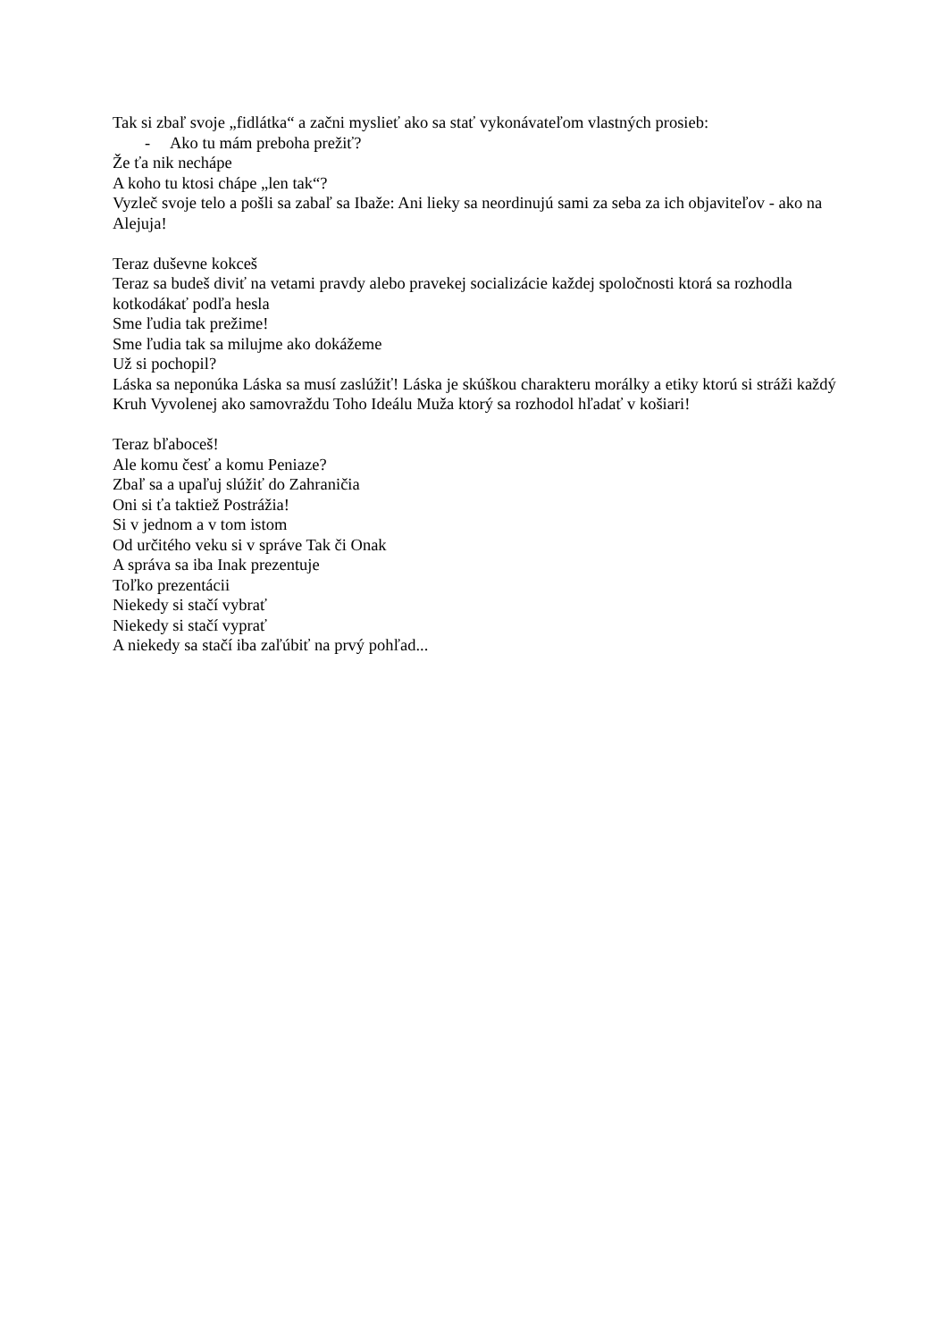Tak si zbaľ svoje „fidlátka“ a začni myslieť ako sa stať vykonávateľom vlastných prosieb:
- Ako tu mám preboha prežiť?
Že ťa nik nechápe
A koho tu ktosi chápe „len tak“?
Vyzleč svoje telo a pošli sa zabaľ sa Ibaže: Ani lieky sa neordinujú sami za seba za ich objaviteľov - ako na Alejuja!
Teraz duševne kokceš
Teraz sa budeš diviť na vetami pravdy alebo pravekej socializácie každej spoločnosti ktorá sa rozhodla kotkodákať podľa hesla
Sme ľudia tak prežime!
Sme ľudia tak sa milujme ako dokážeme
Už si pochopil?
Láska sa neponúka Láska sa musí zaslúžiť! Láska je skúškou charakteru morálky a etiky ktorú si stráži každý Kruh Vyvolenej ako samovraždu Toho Ideálu Muža ktorý sa rozhodol hľadať v košiari!
Teraz bľaboceš!
Ale komu česť a komu Peniaze?
Zbaľ sa a upaľuj slúžiť do Zahraničia
Oni si ťa taktiež Postrážia!
Si v jednom a v tom istom
Od určitého veku si v správe Tak či Onak
A správa sa iba Inak prezentuje
Toľko prezentácii
Niekedy si stačí vybrať
Niekedy si stačí vyprať
A niekedy sa stačí iba zaľúbiť na prvý pohľad...